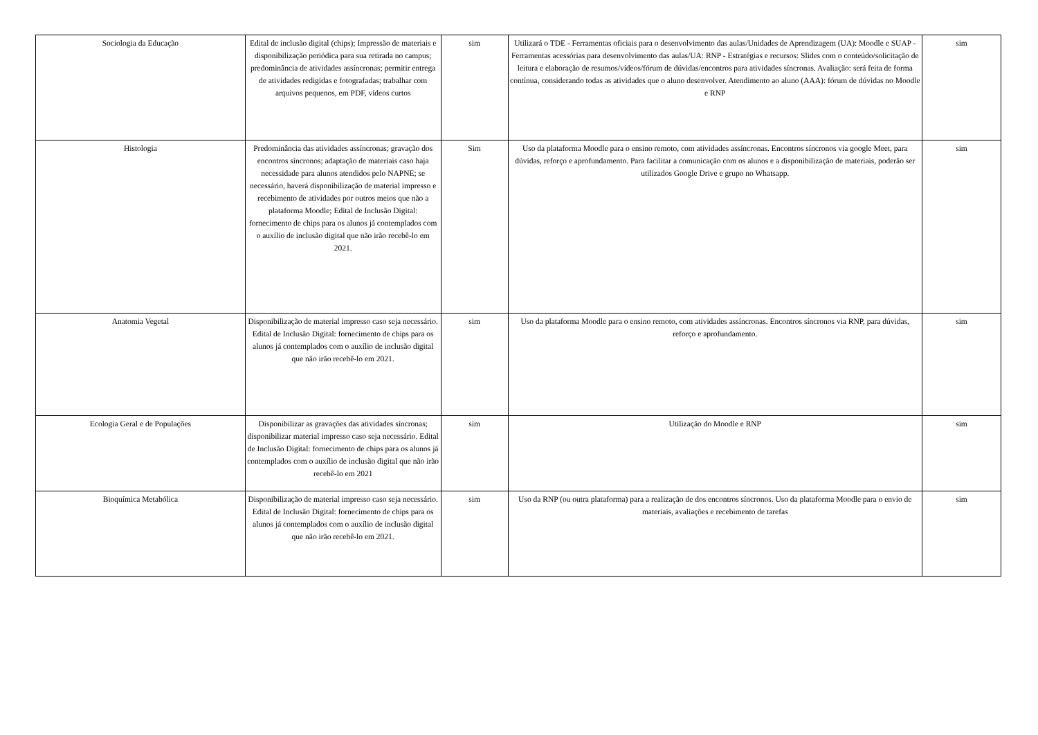| Sociologia da Educação | Edital de inclusão digital (chips); Impressão de materiais e disponibilização periódica para sua retirada no campus; predominância de atividades assíncronas; permitir entrega de atividades redigidas e fotografadas; trabalhar com arquivos pequenos, em PDF, vídeos curtos | sim | Utilizará o TDE - Ferramentas oficiais para o desenvolvimento das aulas/Unidades de Aprendizagem (UA): Moodle e SUAP - Ferramentas acessórias para desenvolvimento das aulas/UA: RNP - Estratégias e recursos: Slides com o conteúdo/solicitação de leitura e elaboração de resumos/vídeos/fórum de dúvidas/encontros para atividades síncronas. Avaliação: será feita de forma contínua, considerando todas as atividades que o aluno desenvolver. Atendimento ao aluno (AAA): fórum de dúvidas no Moodle e RNP | sim |
| Histologia | Predominância das atividades assíncronas; gravação dos encontros síncronos; adaptação de materiais caso haja necessidade para alunos atendidos pelo NAPNE; se necessário, haverá disponibilização de material impresso e recebimento de atividades por outros meios que não a plataforma Moodle; Edital de Inclusão Digital: fornecimento de chips para os alunos já contemplados com o auxílio de inclusão digital que não irão recebê-lo em 2021. | Sim | Uso da plataforma Moodle para o ensino remoto, com atividades assíncronas. Encontros síncronos via google Meet, para dúvidas, reforço e aprofundamento. Para facilitar a comunicação com os alunos e a disponibilização de materiais, poderão ser utilizados Google Drive e grupo no Whatsapp. | sim |
| Anatomia Vegetal | Disponibilização de material impresso caso seja necessário. Edital de Inclusão Digital: fornecimento de chips para os alunos já contemplados com o auxílio de inclusão digital que não irão recebê-lo em 2021. | sim | Uso da plataforma Moodle para o ensino remoto, com atividades assíncronas. Encontros síncronos via RNP, para dúvidas, reforço e aprofundamento. | sim |
| Ecologia Geral e de Populações | Disponibilizar as gravações das atividades síncronas; disponibilizar material impresso caso seja necessário. Edital de Inclusão Digital: fornecimento de chips para os alunos já contemplados com o auxílio de inclusão digital que não irão recebê-lo em 2021 | sim | Utilização do Moodle e RNP | sim |
| Bioquímica Metabólica | Disponibilização de material impresso caso seja necessário. Edital de Inclusão Digital: fornecimento de chips para os alunos já contemplados com o auxílio de inclusão digital que não irão recebê-lo em 2021. | sim | Uso da RNP (ou outra plataforma) para a realização de dos encontros síncronos. Uso da plataforma Moodle para o envio de materiais, avaliações e recebimento de tarefas | sim |